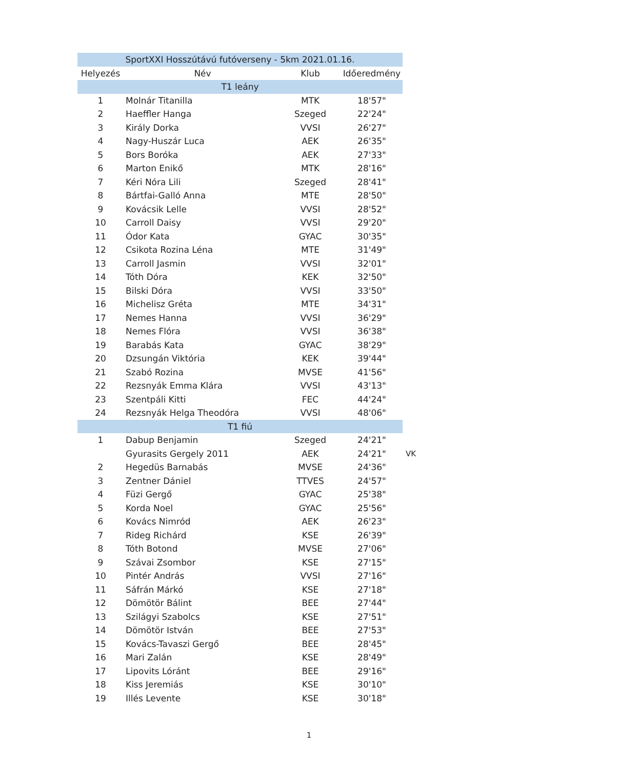| SportXXI Hosszútávú futóverseny - 5km 2021.01.16. | | | | |
| Helyezés | Név | Klub | Időeredmény | |
| T1 leány | | | | |
| 1 | Molnár Titanilla | MTK | 18'57" | |
| 2 | Haeffler Hanga | Szeged | 22'24" | |
| 3 | Király Dorka | VVSI | 26'27" | |
| 4 | Nagy-Huszár Luca | AEK | 26'35" | |
| 5 | Bors Boróka | AEK | 27'33" | |
| 6 | Marton Enikő | MTK | 28'16" | |
| 7 | Kéri Nóra Lili | Szeged | 28'41" | |
| 8 | Bártfai-Galló Anna | MTE | 28'50" | |
| 9 | Kovácsik Lelle | VVSI | 28'52" | |
| 10 | Carroll Daisy | VVSI | 29'20" | |
| 11 | Ódor Kata | GYAC | 30'35" | |
| 12 | Csikota Rozina Léna | MTE | 31'49" | |
| 13 | Carroll Jasmin | VVSI | 32'01" | |
| 14 | Tóth Dóra | KEK | 32'50" | |
| 15 | Bilski Dóra | VVSI | 33'50" | |
| 16 | Michelisz Gréta | MTE | 34'31" | |
| 17 | Nemes Hanna | VVSI | 36'29" | |
| 18 | Nemes Flóra | VVSI | 36'38" | |
| 19 | Barabás Kata | GYAC | 38'29" | |
| 20 | Dzsungán Viktória | KEK | 39'44" | |
| 21 | Szabó Rozina | MVSE | 41'56" | |
| 22 | Rezsnyák Emma Klára | VVSI | 43'13" | |
| 23 | Szentpáli Kitti | FEC | 44'24" | |
| 24 | Rezsnyák Helga Theodóra | VVSI | 48'06" | |
| T1 fiú | | | | |
| 1 | Dabup Benjamin | Szeged | 24'21" | |
| | Gyurasits Gergely 2011 | AEK | 24'21" | VK |
| 2 | Hegedüs Barnabás | MVSE | 24'36" | |
| 3 | Zentner Dániel | TTVES | 24'57" | |
| 4 | Füzi Gergő | GYAC | 25'38" | |
| 5 | Korda Noel | GYAC | 25'56" | |
| 6 | Kovács Nimród | AEK | 26'23" | |
| 7 | Rideg Richárd | KSE | 26'39" | |
| 8 | Tóth Botond | MVSE | 27'06" | |
| 9 | Szávai Zsombor | KSE | 27'15" | |
| 10 | Pintér András | VVSI | 27'16" | |
| 11 | Sáfrán Márkó | KSE | 27'18" | |
| 12 | Dömötör Bálint | BEE | 27'44" | |
| 13 | Szilágyi Szabolcs | KSE | 27'51" | |
| 14 | Dömötör István | BEE | 27'53" | |
| 15 | Kovács-Tavaszi Gergő | BEE | 28'45" | |
| 16 | Mari Zalán | KSE | 28'49" | |
| 17 | Lipovits Lóránt | BEE | 29'16" | |
| 18 | Kiss Jeremiás | KSE | 30'10" | |
| 19 | Illés Levente | KSE | 30'18" | |
1